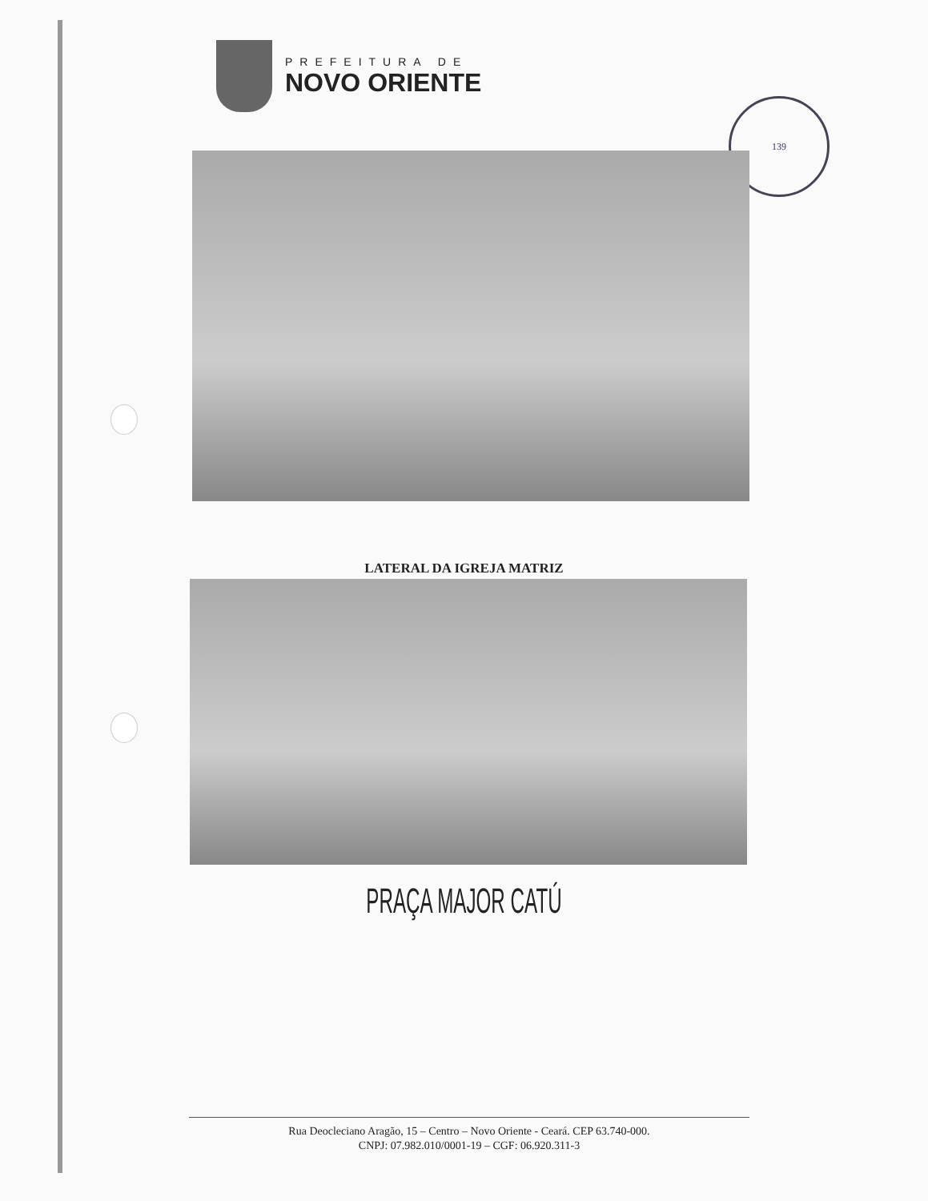PREFEITURA DE
NOVO ORIENTE
139
LATERAL DA IGREJA MATRIZ
PRAÇA MAJOR CATÚ
Rua Deocleciano Aragão, 15 – Centro – Novo Oriente - Ceará. CEP 63.740-000.
CNPJ: 07.982.010/0001-19 – CGF: 06.920.311-3